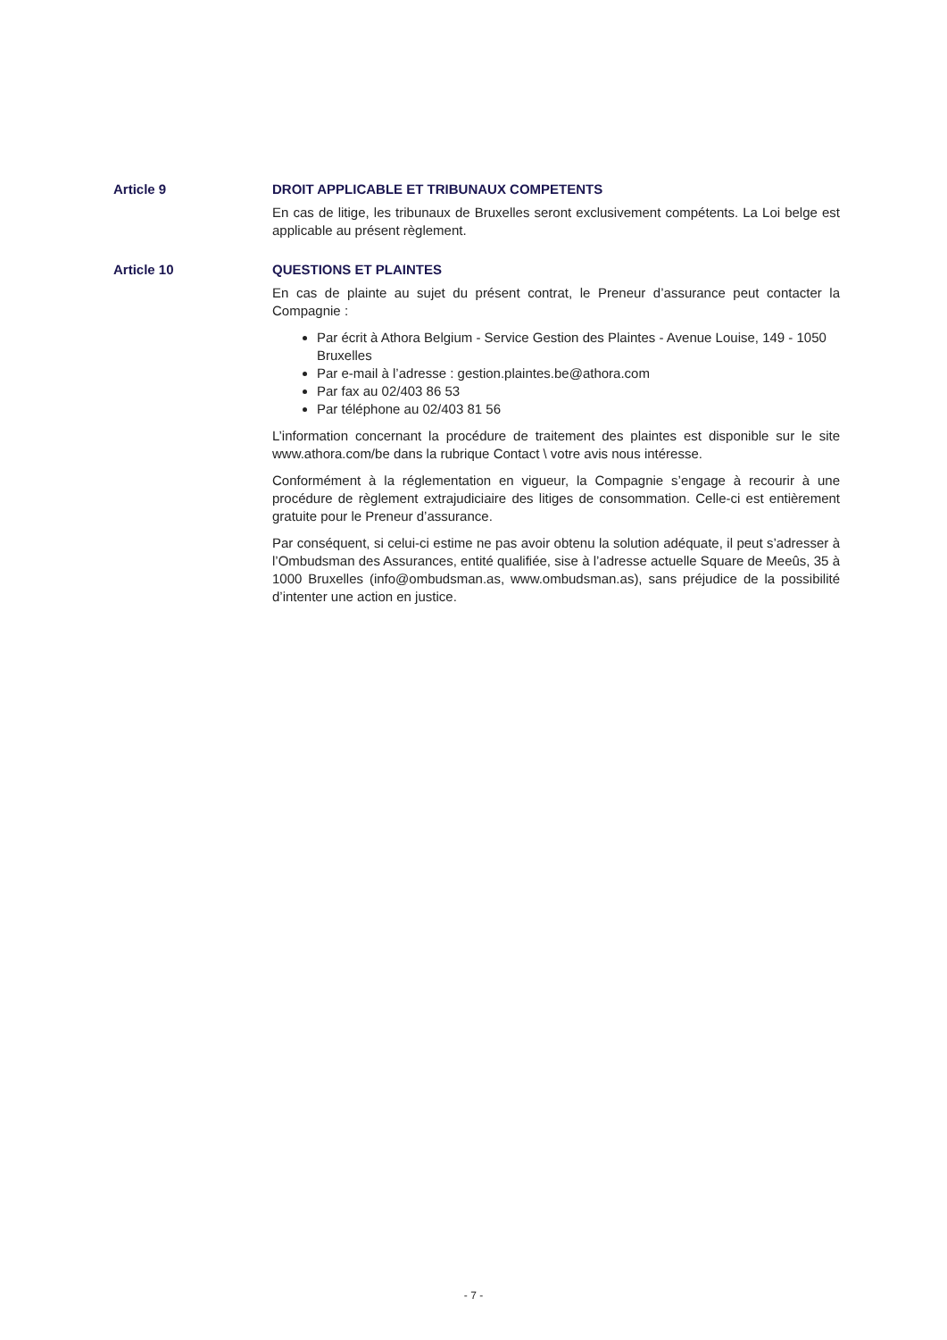Article 9 DROIT APPLICABLE ET TRIBUNAUX COMPETENTS
En cas de litige, les tribunaux de Bruxelles seront exclusivement compétents. La Loi belge est applicable au présent règlement.
Article 10 QUESTIONS ET PLAINTES
En cas de plainte au sujet du présent contrat, le Preneur d’assurance peut contacter la Compagnie :
Par écrit à Athora Belgium - Service Gestion des Plaintes - Avenue Louise, 149 - 1050 Bruxelles
Par e-mail à l’adresse : gestion.plaintes.be@athora.com
Par fax au 02/403 86 53
Par téléphone au 02/403 81 56
L’information concernant la procédure de traitement des plaintes est disponible sur le site www.athora.com/be dans la rubrique Contact \ votre avis nous intéresse.
Conformément à la réglementation en vigueur, la Compagnie s’engage à recourir à une procédure de règlement extrajudiciaire des litiges de consommation. Celle-ci est entièrement gratuite pour le Preneur d’assurance.
Par conséquent, si celui-ci estime ne pas avoir obtenu la solution adéquate, il peut s’adresser à l’Ombudsman des Assurances, entité qualifiée, sise à l’adresse actuelle Square de Meeûs, 35 à 1000 Bruxelles (info@ombudsman.as, www.ombudsman.as), sans préjudice de la possibilité d’intenter une action en justice.
- 7 -